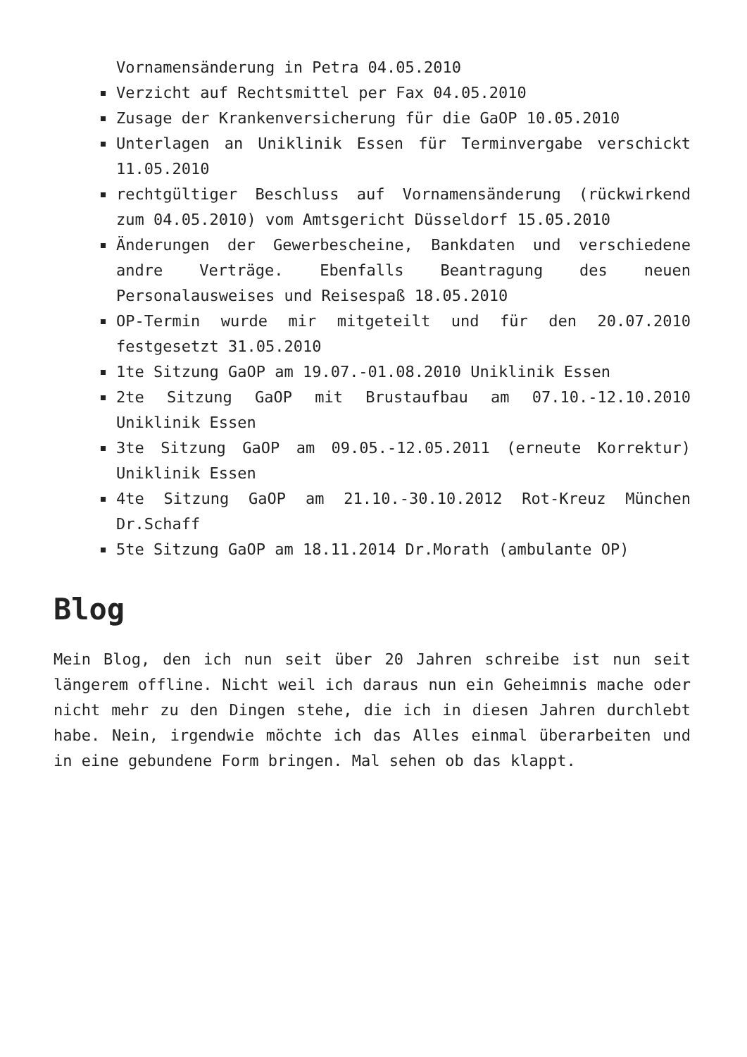Vornamensänderung in Petra 04.05.2010
Verzicht auf Rechtsmittel per Fax 04.05.2010
Zusage der Krankenversicherung für die GaOP 10.05.2010
Unterlagen an Uniklinik Essen für Terminvergabe verschickt 11.05.2010
rechtgültiger Beschluss auf Vornamensänderung (rückwirkend zum 04.05.2010) vom Amtsgericht Düsseldorf 15.05.2010
Änderungen der Gewerbescheine, Bankdaten und verschiedene andre Verträge. Ebenfalls Beantragung des neuen Personalausweises und Reisespaß 18.05.2010
OP-Termin wurde mir mitgeteilt und für den 20.07.2010 festgesetzt 31.05.2010
1te Sitzung GaOP am 19.07.-01.08.2010 Uniklinik Essen
2te Sitzung GaOP mit Brustaufbau am 07.10.-12.10.2010 Uniklinik Essen
3te Sitzung GaOP am 09.05.-12.05.2011 (erneute Korrektur) Uniklinik Essen
4te Sitzung GaOP am 21.10.-30.10.2012 Rot-Kreuz München Dr.Schaff
5te Sitzung GaOP am 18.11.2014 Dr.Morath (ambulante OP)
Blog
Mein Blog, den ich nun seit über 20 Jahren schreibe ist nun seit längerem offline. Nicht weil ich daraus nun ein Geheimnis mache oder nicht mehr zu den Dingen stehe, die ich in diesen Jahren durchlebt habe. Nein, irgendwie möchte ich das Alles einmal überarbeiten und in eine gebundene Form bringen. Mal sehen ob das klappt.